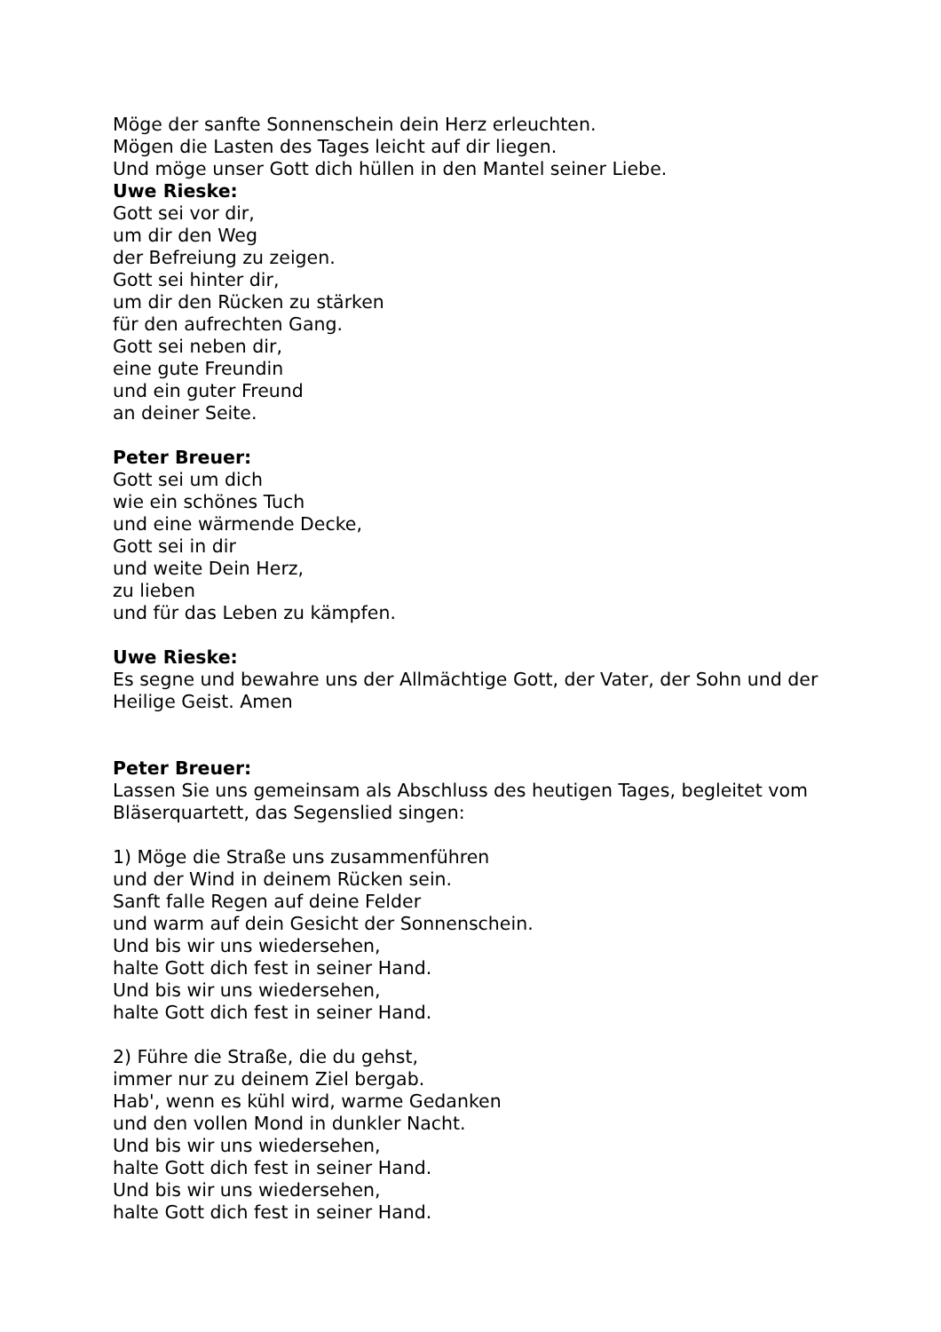Möge der sanfte Sonnenschein dein Herz erleuchten.
Mögen die Lasten des Tages leicht auf dir liegen.
Und möge unser Gott dich hüllen in den Mantel seiner Liebe.
Uwe Rieske:
Gott sei vor dir,
um dir den Weg
der Befreiung zu zeigen.
Gott sei hinter dir,
um dir den Rücken zu stärken
für den aufrechten Gang.
Gott sei neben dir,
eine gute Freundin
und ein guter Freund
an deiner Seite.
Peter Breuer:
Gott sei um dich
wie ein schönes Tuch
und eine wärmende Decke,
Gott sei in dir
und weite Dein Herz,
zu lieben
und für das Leben zu kämpfen.
Uwe Rieske:
Es segne und bewahre uns der Allmächtige Gott, der Vater, der Sohn und der Heilige Geist. Amen
Peter Breuer:
Lassen Sie uns gemeinsam als Abschluss des heutigen Tages, begleitet vom Bläserquartett, das Segenslied singen:
1) Möge die Straße uns zusammenführen
und der Wind in deinem Rücken sein.
Sanft falle Regen auf deine Felder
und warm auf dein Gesicht der Sonnenschein.
Und bis wir uns wiedersehen,
halte Gott dich fest in seiner Hand.
Und bis wir uns wiedersehen,
halte Gott dich fest in seiner Hand.
2) Führe die Straße, die du gehst,
immer nur zu deinem Ziel bergab.
Hab', wenn es kühl wird, warme Gedanken
und den vollen Mond in dunkler Nacht.
Und bis wir uns wiedersehen,
halte Gott dich fest in seiner Hand.
Und bis wir uns wiedersehen,
halte Gott dich fest in seiner Hand.